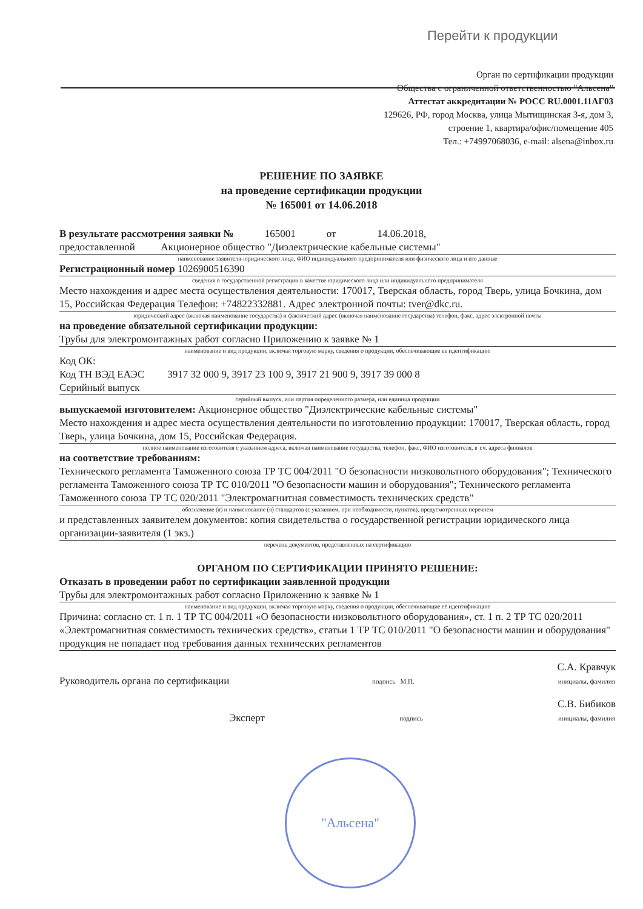Перейти к продукции
Орган по сертификации продукции
Общества с ограниченной ответственностью "Альсена"
Аттестат аккредитации № РОСС RU.0001.11АГ03
129626, РФ, город Москва, улица Мытищинская 3-я, дом 3,
строение 1, квартира/офис/помещение 405
Тел.: +74997068036, e-mail: alsena@inbox.ru
РЕШЕНИЕ ПО ЗАЯВКЕ
на проведение сертификации продукции
№ 165001 от 14.06.2018
В результате рассмотрения заявки № 165001 от 14.06.2018,
предоставленной Акционерное общество "Диэлектрические кабельные системы"
наименование заявителя-юридического лица, ФИО индивидуального предпринимателя или физического лица и его данные
Регистрационный номер 1026900516390
сведения о государственной регистрации в качестве юридического лица или индивидуального предпринимателя
Место нахождения и адрес места осуществления деятельности: 170017, Тверская область, город Тверь, улица Бочкина, дом 15, Российская Федерация Телефон: +74822332881. Адрес электронной почты: tver@dkc.ru.
юридический адрес (включая наименование государства) и фактический адрес (включая наименование государства) телефон, факс, адрес электронной почты
на проведение обязательной сертификации продукции:
Трубы для электромонтажных работ согласно Приложению к заявке № 1
наименование и вид продукции, включая торговую марку, сведения о продукции, обеспечивающие ее идентификацию
Код ОК:
Код ТН ВЭД ЕАЭС 3917 32 000 9, 3917 23 100 9, 3917 21 900 9, 3917 39 000 8
Серийный выпуск
серийный выпуск, или партия определенного размера, или единица продукции
выпускаемой изготовителем: Акционерное общество "Диэлектрические кабельные системы"
Место нахождения и адрес места осуществления деятельности по изготовлению продукции: 170017, Тверская область, город Тверь, улица Бочкина, дом 15, Российская Федерация.
полное наименование изготовителя с указанием адреса, включая наименование государства, телефон, факс, ФИО изготовителя, в т.ч. адреса филиалов
на соответствие требованиям:
Технического регламента Таможенного союза ТР ТС 004/2011 "О безопасности низковольтного оборудования"; Технического регламента Таможенного союза ТР ТС 010/2011 "О безопасности машин и оборудования"; Технического регламента Таможенного союза ТР ТС 020/2011 "Электромагнитная совместимость технических средств"
обозначение (я) и наименование (я) стандартов (с указанием, при необходимости, пунктов), предусмотренных перечнем
и представленных заявителем документов: копия свидетельства о государственной регистрации юридического лица организации-заявителя (1 экз.)
перечень документов, представленных на сертификацию
ОРГАНОМ ПО СЕРТИФИКАЦИИ ПРИНЯТО РЕШЕНИЕ:
Отказать в проведении работ по сертификации заявленной продукции
Трубы для электромонтажных работ согласно Приложению к заявке № 1
наименование и вид продукции, включая торговую марку, сведения о продукции, обеспечивающие её идентификацию
Причина: согласно ст. 1 п. 1 ТР ТС 004/2011 «О безопасности низковольтного оборудования», ст. 1 п. 2 ТР ТС 020/2011 «Электромагнитная совместимость технических средств», статьи 1 ТР ТС 010/2011 "О безопасности машин и оборудования" продукция не попадает под требования данных технических регламентов
Руководитель органа по сертификации подпись М.П. С.А. Кравчук
инициалы, фамилия
Эксперт подпись С.В. Бибиков
инициалы, фамилия
"Альсена"